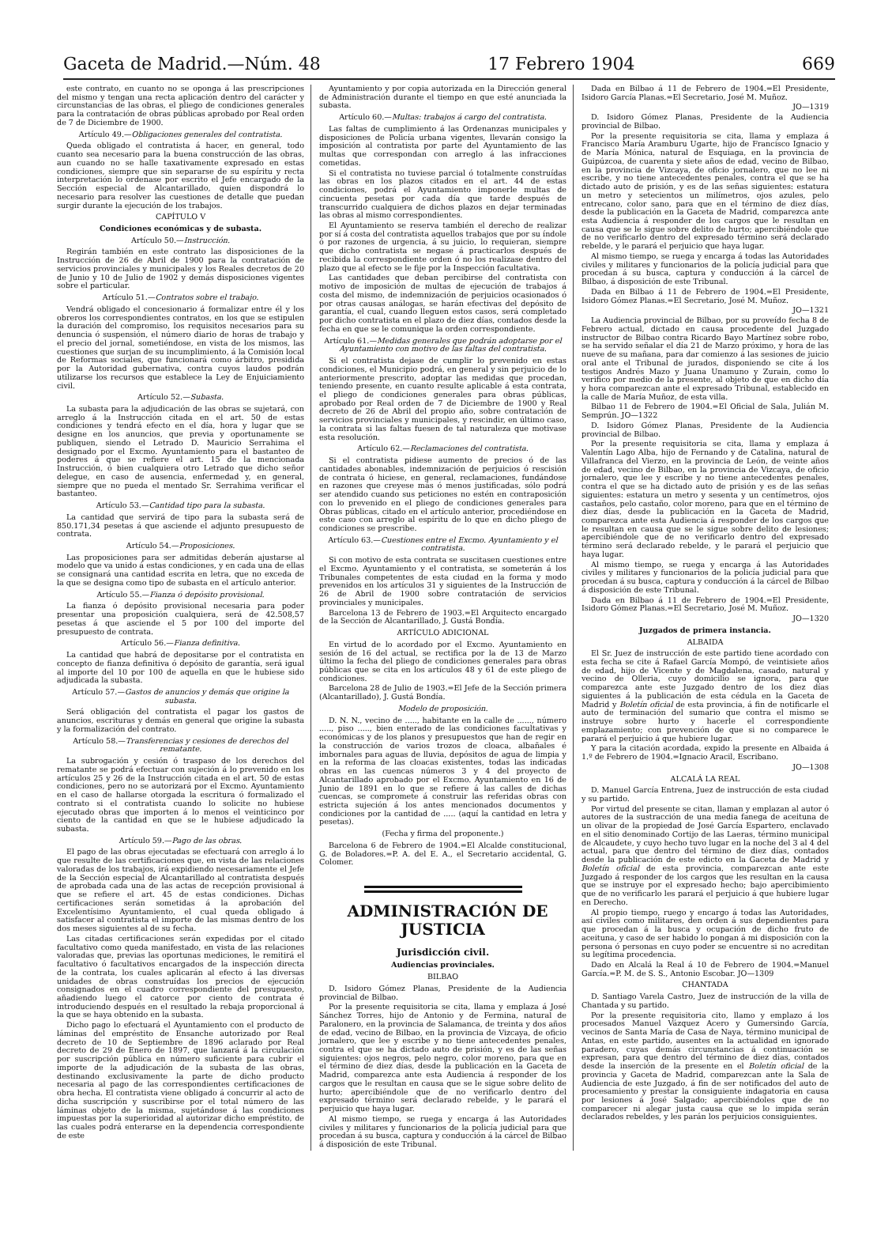Gaceta de Madrid.—Núm. 48 17 Febrero 1904 669
este contrato, en cuanto no se oponga á las prescripciones del mismo y tengan una recta aplicación dentro del carácter y circunstancias de las obras, el pliego de condiciones generales para la contratación de obras públicas aprobado por Real orden de 7 de Diciembre de 1900.
Artículo 49.—Obligaciones generales del contratista.
Queda obligado el contratista á hacer, en general, todo cuanto sea necesario para la buena construcción de las obras, aun cuando no se halle taxativamente expresado en estas condiciones, siempre que sin separarse de su espíritu y recta interpretación lo ordenase por escrito el Jefe encargado de la Sección especial de Alcantarillado, quien dispondrá lo necesario para resolver las cuestiones de detalle que puedan surgir durante la ejecución de los trabajos.
CAPÍTULO V
Condiciones económicas y de subasta.
Artículo 50.—Instrucción.
Regirán también en este contrato las disposiciones de la Instrucción de 26 de Abril de 1900 para la contratación de servicios provinciales y municipales y los Reales decretos de 20 de Junio y 10 de Julio de 1902 y demás disposiciones vigentes sobre el particular.
Artículo 51.—Contratos sobre el trabajo.
Vendrá obligado el concesionario á formalizar entre él y los obreros los correspondientes contratos, en los que se estipulen la duración del compromiso, los requisitos necesarios para su denuncia ó suspensión, el número diario de horas de trabajo y el precio del jornal, sometiéndose, en vista de los mismos, las cuestiones que surjan de su incumplimiento, á la Comisión local de Reformas sociales, que funcionará como árbitro, presidida por la Autoridad gubernativa, contra cuyos laudos podrán utilizarse los recursos que establece la Ley de Enjuiciamiento civil.
Artículo 52.—Subasta.
La subasta para la adjudicación de las obras se sujetará, con arreglo á la Instrucción citada en el art. 50 de estas condiciones y tendrá efecto en el día, hora y lugar que se designe en los anuncios, que previa y oportunamente se publiquen, siendo el Letrado D. Mauricio Serrahima el designado por el Excmo. Ayuntamiento para el bastanteo de poderes á que se refiere el art. 15 de la mencionada Instrucción, ó bien cualquiera otro Letrado que dicho señor delegue, en caso de ausencia, enfermedad y, en general, siempre que no pueda el mentado Sr. Serrahima verificar el bastanteo.
Artículo 53.—Cantidad tipo para la subasta.
La cantidad que servirá de tipo para la subasta será de 850.171,34 pesetas á que asciende el adjunto presupuesto de contrata.
Artículo 54.—Proposiciones.
Las proposiciones para ser admitidas deberán ajustarse al modelo que va unido á estas condiciones, y en cada una de ellas se consignará una cantidad escrita en letra, que no exceda de la que se designa como tipo de subasta en el artículo anterior.
Artículo 55.—Fianza ó depósito provisional.
La fianza ó depósito provisional necesaria para poder presentar una proposición cualquiera, será de 42.508,57 pesetas á que asciende el 5 por 100 del importe del presupuesto de contrata.
Artículo 56.—Fianza definitiva.
La cantidad que habrá de depositarse por el contratista en concepto de fianza definitiva ó depósito de garantía, será igual al importe del 10 por 100 de aquella en que le hubiese sido adjudicada la subasta.
Artículo 57.—Gastos de anuncios y demás que origine la subasta.
Será obligación del contratista el pagar los gastos de anuncios, escrituras y demás en general que origine la subasta y la formalización del contrato.
Artículo 58.—Transferencias y cesiones de derechos del rematante.
La subrogación y cesión ó traspaso de los derechos del rematante se podrá efectuar con sujeción á lo prevenido en los artículos 25 y 26 de la Instrucción citada en el art. 50 de estas condiciones, pero no se autorizará por el Excmo. Ayuntamiento en el caso de hallarse otorgada la escritura ó formalizado el contrato si el contratista cuando lo solicite no hubiese ejecutado obras que importen á lo menos el veinticinco por ciento de la cantidad en que se le hubiese adjudicado la subasta.
Artículo 59.—Pago de las obras.
El pago de las obras ejecutadas se efectuará con arreglo á lo que resulte de las certificaciones que, en vista de las relaciones valoradas de los trabajos, irá expidiendo necesariamente el Jefe de la Sección especial de Alcantarillado al contratista después de aprobada cada una de las actas de recepción provisional á que se refiere el art. 45 de estas condiciones. Dichas certificaciones serán sometidas á la aprobación del Excelentísimo Ayuntamiento, el cual queda obligado á satisfacer al contratista el importe de las mismas dentro de los dos meses siguientes al de su fecha.
Las citadas certificaciones serán expedidas por el citado facultativo como queda manifestado, en vista de las relaciones valoradas que, previas las oportunas mediciones, le remitirá el facultativo ó facultativos encargados de la inspección directa de la contrata, los cuales aplicarán al efecto á las diversas unidades de obras construídas los precios de ejecución consignados en el cuadro correspondiente del presupuesto, añadiendo luego el catorce por ciento de contrata é introduciendo después en el resultado la rebaja proporcional á la que se haya obtenido en la subasta.
Dicho pago lo efectuará el Ayuntamiento con el producto de láminas del empréstito de Ensanche autorizado por Real decreto de 10 de Septiembre de 1896 aclarado por Real decreto de 29 de Enero de 1897, que lanzará á la circulación por suscripción pública en número suficiente para cubrir el importe de la adjudicación de la subasta de las obras, destinando exclusivamente la parte de dicho producto necesaria al pago de las correspondientes certificaciones de obra hecha. El contratista viene obligado á concurrir al acto de dicha suscripción y suscribirse por el total número de las láminas objeto de la misma, sujetándose á las condiciones impuestas por la superioridad al autorizar dicho empréstito, de las cuales podrá enterarse en la dependencia correspondiente de este
Ayuntamiento y por copia autorizada en la Dirección general de Administración durante el tiempo en que esté anunciada la subasta.
Artículo 60.—Multas: trabajos á cargo del contratista.
Las faltas de cumplimiento á las Ordenanzas municipales y disposiciones de Policía urbana vigentes, llevarán consigo la imposición al contratista por parte del Ayuntamiento de las multas que correspondan con arreglo á las infracciones cometidas.
Si el contratista no tuviese parcial ó totalmente construídas las obras en los plazos citados en el art. 44 de estas condiciones, podrá el Ayuntamiento imponerle multas de cincuenta pesetas por cada día que tarde después de transcurrido cualquiera de dichos plazos en dejar terminadas las obras al mismo correspondientes.
El Ayuntamiento se reserva también el derecho de realizar por sí á costa del contratista aquellos trabajos que por su índole ó por razones de urgencia, á su juicio, lo requieran, siempre que dicho contratista se negase á practicarlos después de recibida la correspondiente orden ó no los realizase dentro del plazo que al efecto se le fije por la Inspección facultativa.
Las cantidades que deban percibirse del contratista con motivo de imposición de multas de ejecución de trabajos á costa del mismo, de indemnización de perjuicios ocasionados ó por otras causas análogas, se harán efectivas del depósito de garantía, el cual, cuando lleguen estos casos, será completado por dicho contratista en el plazo de diez días, contados desde la fecha en que se le comunique la orden correspondiente.
Artículo 61.—Medidas generales que podrán adoptarse por el Ayuntamiento con motivo de las faltas del contratista.
Si el contratista dejase de cumplir lo prevenido en estas condiciones, el Municipio podrá, en general y sin perjuicio de lo anteriormente prescrito, adoptar las medidas que procedan, teniendo presente, en cuanto resulte aplicable á esta contrata, el pliego de condiciones generales para obras públicas, aprobado por Real orden de 7 de Diciembre de 1900 y Real decreto de 26 de Abril del propio año, sobre contratación de servicios provinciales y municipales, y rescindir, en último caso, la contrata si las faltas fuesen de tal naturaleza que motivase esta resolución.
Artículo 62.—Reclamaciones del contratista.
Si el contratista pidiese aumento de precios ó de las cantidades abonables, indemnización de perjuicios ó rescisión de contrata ó hiciese, en general, reclamaciones, fundándose en razones que creyese más ó menos justificadas, sólo podrá ser atendido cuando sus peticiones no estén en contraposición con lo prevenido en el pliego de condiciones generales para Obras públicas, citado en el artículo anterior, procediéndose en este caso con arreglo al espíritu de lo que en dicho pliego de condiciones se prescribe.
Artículo 63.—Cuestiones entre el Excmo. Ayuntamiento y el contratista.
Si con motivo de esta contrata se suscitasen cuestiones entre el Excmo. Ayuntamiento y el contratista, se someterán á los Tribunales competentes de esta ciudad en la forma y modo prevenidos en los artículos 31 y siguientes de la Instrucción de 26 de Abril de 1900 sobre contratación de servicios provinciales y municipales.
Barcelona 13 de Febrero de 1903.=El Arquitecto encargado de la Sección de Alcantarillado, J. Gustá Bondía.
ARTÍCULO ADICIONAL
En virtud de lo acordado por el Excmo. Ayuntamiento en sesión de 16 del actual, se rectifica por la de 13 de Marzo último la fecha del pliego de condiciones generales para obras públicas que se cita en los artículos 48 y 61 de este pliego de condiciones.
Barcelona 28 de Julio de 1903.=El Jefe de la Sección primera (Alcantarillado), J. Gustá Bondía.
Modelo de proposición.
D. N. N., vecino de ....., habitante en la calle de ......, número ....., piso ....., bien enterado de las condiciones facultativas y económicas y de los planos y presupuestos que han de regir en la construcción de varios trozos de cloaca, albañales é imbornales para aguas de lluvia, depósitos de agua de limpia y en la reforma de las cloacas existentes, todas las indicadas obras en las cuencas números 3 y 4 del proyecto de Alcantarillado aprobado por el Excmo. Ayuntamiento en 16 de Junio de 1891 en lo que se refiere á las calles de dichas cuencas, se compromete á construir las referidas obras con estricta sujeción á los antes mencionados documentos y condiciones por la cantidad de ..... (aquí la cantidad en letra y pesetas).
(Fecha y firma del proponente.)
Barcelona 6 de Febrero de 1904.=El Alcalde constitucional, G. de Boladores.=P. A. del E. A., el Secretario accidental, G. Colomer.
ADMINISTRACIÓN DE JUSTICIA
Jurisdicción civil.
Audiencias provinciales.
BILBAO
D. Isidoro Gómez Planas, Presidente de la Audiencia provincial de Bilbao.
Por la presente requisitoria se cita, llama y emplaza á José Sánchez Torres, hijo de Antonio y de Fermina, natural de Paralonero, en la provincia de Salamanca, de treinta y dos años de edad, vecino de Bilbao, en la provincia de Vizcaya, de oficio jornalero, que lee y escribe y no tiene antecedentes penales, contra el que se ha dictado auto de prisión, y es de las señas siguientes: ojos negros, pelo negro, color moreno, para que en el término de diez días, desde la publicación en la Gaceta de Madrid, comparezca ante esta Audiencia á responder de los cargos que le resultan en causa que se le sigue sobre delito de hurto; apercibiéndole que de no verificarlo dentro del expresado término será declarado rebelde, y le parará el perjuicio que haya lugar.
Al mismo tiempo, se ruega y encarga á las Autoridades civiles y militares y funcionarios de la policía judicial para que procedan á su busca, captura y conducción á la cárcel de Bilbao á disposición de este Tribunal.
Dada en Bilbao á 11 de Febrero de 1904.=El Presidente, Isidoro García Planas.=El Secretario, José M. Muñoz.
JO—1319
D. Isidoro Gómez Planas, Presidente de la Audiencia provincial de Bilbao.
Por la presente requisitoria se cita, llama y emplaza á Francisco María Aramburu Ugarte, hijo de Francisco Ignacio y de María Mónica, natural de Esquiaga, en la provincia de Guipúzcoa, de cuarenta y siete años de edad, vecino de Bilbao, en la provincia de Vizcaya, de oficio jornalero, que no lee ni escribe, y no tiene antecedentes penales, contra el que se ha dictado auto de prisión, y es de las señas siguientes: estatura un metro y setecientos un milímetros, ojos azules, pelo entrecano, color sano, para que en el término de diez días, desde la publicación en la Gaceta de Madrid, comparezca ante esta Audiencia á responder de los cargos que le resultan en causa que se le sigue sobre delito de hurto; apercibiéndole que de no verificarlo dentro del expresado término será declarado rebelde, y le parará el perjuicio que haya lugar.
Al mismo tiempo, se ruega y encarga á todas las Autoridades civiles y militares y funcionarios de la policía judicial para que procedan á su busca, captura y conducción á la cárcel de Bilbao, á disposición de este Tribunal.
Dada en Bilbao á 11 de Febrero de 1904.=El Presidente, Isidoro Gómez Planas.=El Secretario, José M. Muñoz.
JO—1321
La Audiencia provincial de Bilbao, por su proveído fecha 8 de Febrero actual, dictado en causa procedente del Juzgado instructor de Bilbao contra Ricardo Bayo Martínez sobre robo, se ha servido señalar el día 21 de Marzo próximo, y hora de las nueve de su mañana, para dar comienzo á las sesiones de juicio oral ante el Tribunal de jurados, disponiendo se cite á los testigos Andrés Mazo y Juana Unamuno y Zurain, como lo verifico por medio de la presente, al objeto de que en dicho día y hora comparezcan ante el expresado Tribunal, establecido en la calle de María Muñoz, de esta villa.
Bilbao 11 de Febrero de 1904.=El Oficial de Sala, Julián M. Semprún. JO—1322
D. Isidoro Gómez Planas, Presidente de la Audiencia provincial de Bilbao.
Por la presente requisitoria se cita, llama y emplaza á Valentín Lago Alba, hijo de Fernando y de Catalina, natural de Villafranca del Vierzo, en la provincia de León, de veinte años de edad, vecino de Bilbao, en la provincia de Vizcaya, de oficio jornalero, que lee y escribe y no tiene antecedentes penales, contra el que se ha dictado auto de prisión y es de las señas siguientes: estatura un metro y sesenta y un centímetros, ojos castaños, pelo castaño, color moreno, para que en el término de diez días, desde la publicación en la Gaceta de Madrid, comparezca ante esta Audiencia á responder de los cargos que le resultan en causa que se le sigue sobre delito de lesiones; apercibiéndole que de no verificarlo dentro del expresado término será declarado rebelde, y le parará el perjuicio que haya lugar.
Al mismo tiempo, se ruega y encarga á las Autoridades civiles y militares y funcionarios de la policía judicial para que procedan á su busca, captura y conducción á la cárcel de Bilbao á disposición de este Tribunal.
Dada en Bilbao á 11 de Febrero de 1904.=El Presidente, Isidoro Gómez Planas.=El Secretario, José M. Muñoz.
JO—1320
Juzgados de primera instancia.
ALBAIDA
El Sr. Juez de instrucción de este partido tiene acordado con esta fecha se cite á Rafael García Mompó, de veintisiete años de edad, hijo de Vicente y de Magdalena, casado, natural y vecino de Olleria, cuyo domicilio se ignora, para que comparezca ante este Juzgado dentro de los diez días siguientes á la publicación de esta cédula en la Gaceta de Madrid y Boletín oficial de esta provincia, á fin de notificarle el auto de terminación del sumario que contra el mismo se instruye sobre hurto y hacerle el correspondiente emplazamiento; con prevención de que si no comparece le parará el perjuicio á que hubiere lugar.
Y para la citación acordada, expido la presente en Albaida á 1.º de Febrero de 1904.=Ignacio Aracil, Escribano.
JO—1308
ALCALÁ LA REAL
D. Manuel García Entrena, Juez de instrucción de esta ciudad y su partido.
Por virtud del presente se citan, llaman y emplazan al autor ó autores de la sustracción de una media fanega de aceituna de un olivar de la propiedad de José García Espartero, enclavado en el sitio denominado Cortijo de las Laeras, término municipal de Alcaudete, y cuyo hecho tuvo lugar en la noche del 3 al 4 del actual, para que dentro del término de diez días, contados desde la publicación de este edicto en la Gaceta de Madrid y Boletín oficial de esta provincia, comparezcan ante este Juzgado á responder de los cargos que les resultan en la causa que se instruye por el expresado hecho; bajo apercibimiento que de no verificarlo les parará el perjuicio á que hubiere lugar en Derecho.
Al propio tiempo, ruego y encargo á todas las Autoridades, así civiles como militares, den orden á sus dependientes para que procedan á la busca y ocupación de dicho fruto de aceituna, y caso de ser habido lo pongan á mi disposición con la persona ó personas en cuyo poder se encuentre si no acreditan su legítima procedencia.
Dado en Alcalá la Real á 10 de Febrero de 1904.=Manuel García.=P. M. de S. S., Antonio Escobar. JO—1309
CHANTADA
D. Santiago Varela Castro, Juez de instrucción de la villa de Chantada y su partido.
Por la presente requisitoria cito, llamo y emplazo á los procesados Manuel Vázquez Acero y Gumersindo García, vecinos de Santa María de Casa de Naya, término municipal de Antas, en este partido, ausentes en la actualidad en ignorado paradero, cuyas demás circunstancias á continuación se expresan, para que dentro del término de diez días, contados desde la inserción de la presente en el Boletín oficial de la provincia y Gaceta de Madrid, comparezcan ante la Sala de Audiencia de este Juzgado, á fin de ser notificados del auto de procesamiento y prestar la consiguiente indagatoria en causa por lesiones á José Salgado; apercibiéndoles que de no comparecer ni alegar justa causa que se lo impida serán declarados rebeldes, y les parán los perjuicios consiguientes.